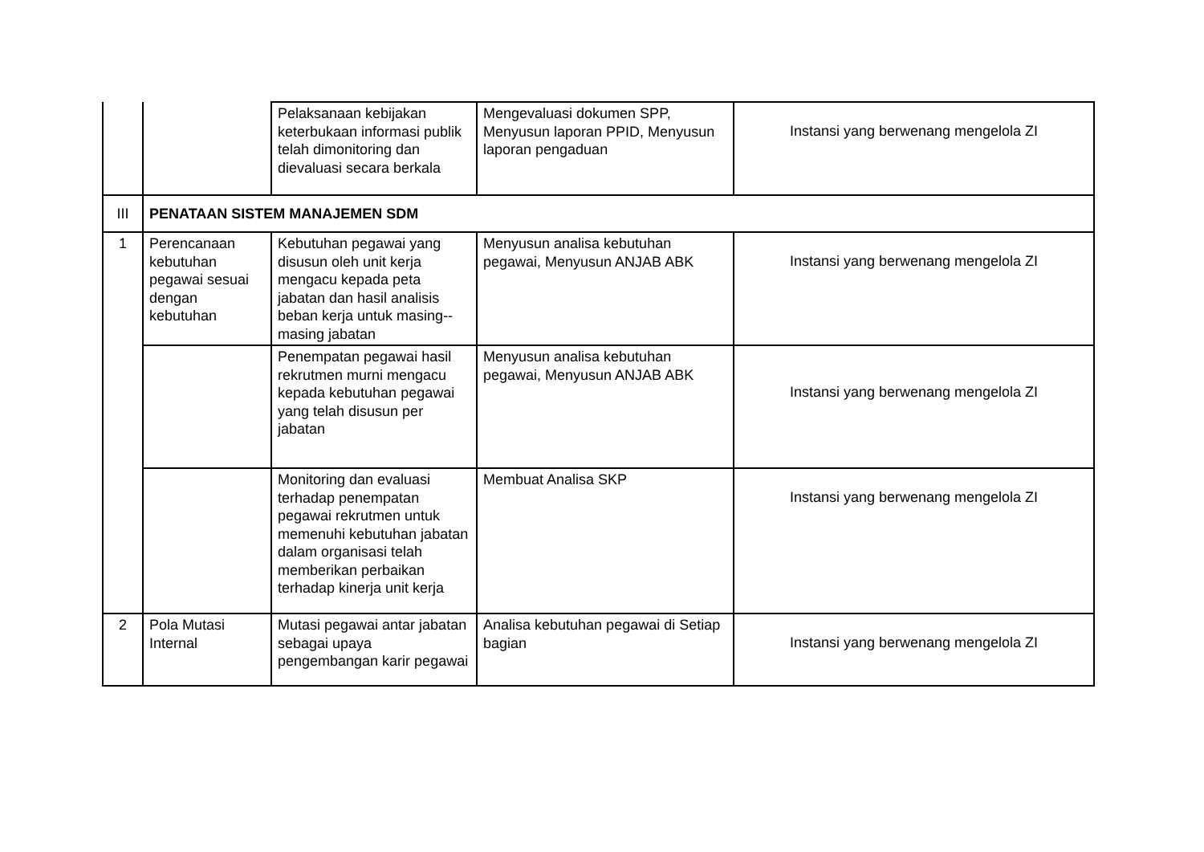| | | Pelaksanaan kebijakan keterbukaan informasi publik telah dimonitoring dan dievaluasi secara berkala | Mengevaluasi dokumen SPP, Menyusun laporan PPID, Menyusun laporan pengaduan | Instansi yang berwenang mengelola ZI |
| III | PENATAAN SISTEM MANAJEMEN SDM | | | |
| 1 | Perencanaan kebutuhan pegawai sesuai dengan kebutuhan | Kebutuhan pegawai yang disusun oleh unit kerja mengacu kepada peta jabatan dan hasil analisis beban kerja untuk masing--masing jabatan | Menyusun analisa kebutuhan pegawai, Menyusun ANJAB ABK | Instansi yang berwenang mengelola ZI |
| | | Penempatan pegawai hasil rekrutmen murni mengacu kepada kebutuhan pegawai yang telah disusun per jabatan | Menyusun analisa kebutuhan pegawai, Menyusun ANJAB ABK | Instansi yang berwenang mengelola ZI |
| | | Monitoring dan evaluasi terhadap penempatan pegawai rekrutmen untuk memenuhi kebutuhan jabatan dalam organisasi telah memberikan perbaikan terhadap kinerja unit kerja | Membuat Analisa SKP | Instansi yang berwenang mengelola ZI |
| 2 | Pola Mutasi Internal | Mutasi pegawai antar jabatan sebagai upaya pengembangan karir pegawai | Analisa kebutuhan pegawai di Setiap bagian | Instansi yang berwenang mengelola ZI |